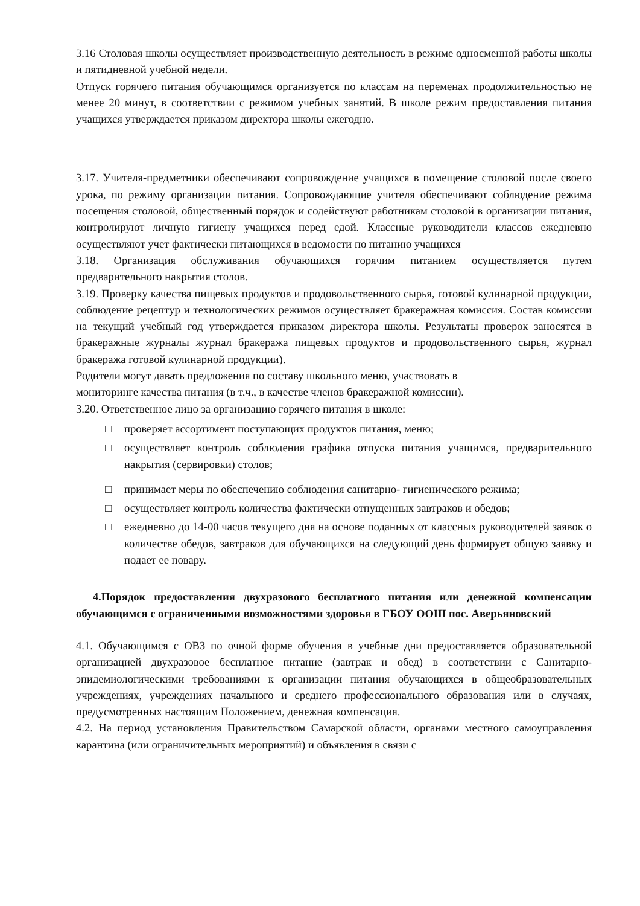3.16 Столовая школы осуществляет производственную деятельность в режиме односменной работы школы и пятидневной учебной недели.
Отпуск горячего питания обучающимся организуется по классам на переменах продолжительностью не менее 20 минут, в соответствии с режимом учебных занятий. В школе режим предоставления питания учащихся утверждается приказом директора школы ежегодно.
3.17. Учителя-предметники обеспечивают сопровождение учащихся в помещение столовой после своего урока, по режиму организации питания. Сопровождающие учителя обеспечивают соблюдение режима посещения столовой, общественный порядок и содействуют работникам столовой в организации питания, контролируют личную гигиену учащихся перед едой. Классные руководители классов ежедневно осуществляют учет фактически питающихся в ведомости по питанию учащихся
3.18. Организация обслуживания обучающихся горячим питанием осуществляется путем предварительного накрытия столов.
3.19. Проверку качества пищевых продуктов и продовольственного сырья, готовой кулинарной продукции, соблюдение рецептур и технологических режимов осуществляет бракеражная комиссия. Состав комиссии на текущий учебный год утверждается приказом директора школы. Результаты проверок заносятся в бракеражные журналы журнал бракеража пищевых продуктов и продовольственного сырья, журнал бракеража готовой кулинарной продукции).
Родители могут давать предложения по составу школьного меню, участвовать в
мониторинге качества питания (в т.ч., в качестве членов бракеражной комиссии).
3.20. Ответственное лицо за организацию горячего питания в школе:
□ проверяет ассортимент поступающих продуктов питания, меню;
□ осуществляет контроль соблюдения графика отпуска питания учащимся, предварительного накрытия (сервировки) столов;
□ принимает меры по обеспечению соблюдения санитарно- гигиенического режима;
□ осуществляет контроль количества фактически отпущенных завтраков и обедов;
□ ежедневно до 14-00 часов текущего дня на основе поданных от классных руководителей заявок о количестве обедов, завтраков для обучающихся на следующий день формирует общую заявку и подает ее повару.
4.Порядок предоставления двухразового бесплатного питания или денежной компенсации обучающимся с ограниченными возможностями здоровья в ГБОУ ООШ пос. Аверьяновский
4.1. Обучающимся с ОВЗ по очной форме обучения в учебные дни предоставляется образовательной организацией двухразовое бесплатное питание (завтрак и обед) в соответствии с Санитарно-эпидемиологическими требованиями к организации питания обучающихся в общеобразовательных учреждениях, учреждениях начального и среднего профессионального образования или в случаях, предусмотренных настоящим Положением, денежная компенсация.
4.2. На период установления Правительством Самарской области, органами местного самоуправления карантина (или ограничительных мероприятий) и объявления в связи с